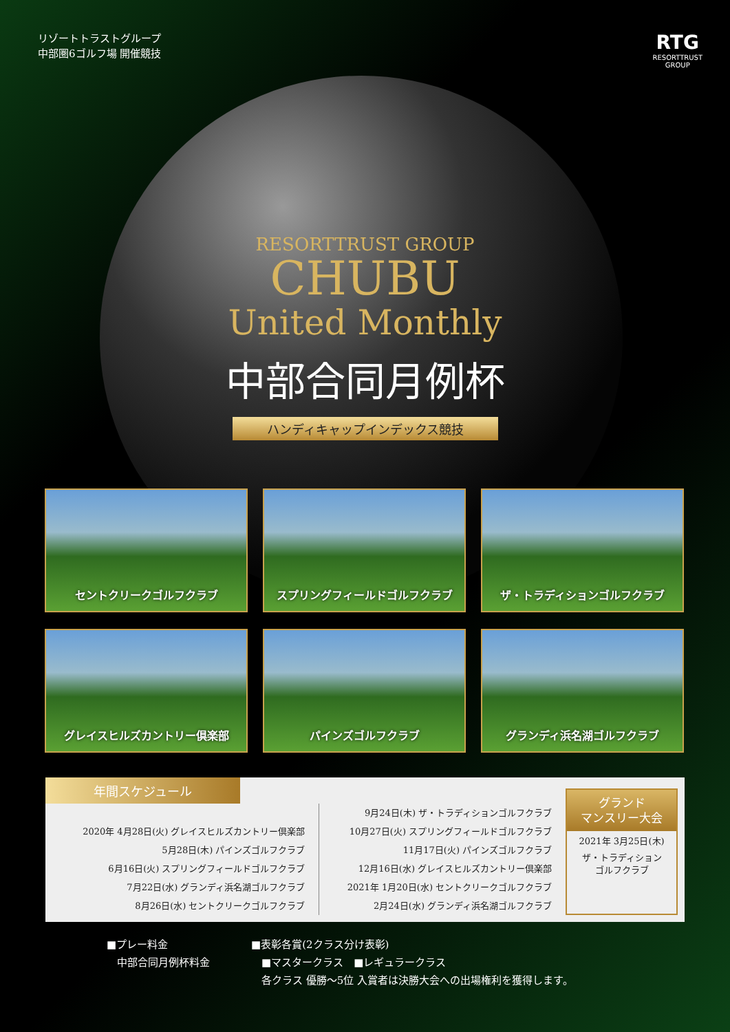リゾートトラストグループ
中部圏6ゴルフ場 開催競技
RTG
RESORTTRUST
GROUP
RESORTTRUST GROUP
CHUBU
United Monthly
中部合同月例杯
ハンディキャップインデックス競技
セントクリークゴルフクラブ
スプリングフィールドゴルフクラブ
ザ・トラディションゴルフクラブ
グレイスヒルズカントリー倶楽部
パインズゴルフクラブ
グランディ浜名湖ゴルフクラブ
年間スケジュール
2020年 4月28日(火) グレイスヒルズカントリー倶楽部
5月28日(木) パインズゴルフクラブ
6月16日(火) スプリングフィールドゴルフクラブ
7月22日(水) グランディ浜名湖ゴルフクラブ
8月26日(水) セントクリークゴルフクラブ
9月24日(木) ザ・トラディションゴルフクラブ
10月27日(火) スプリングフィールドゴルフクラブ
11月17日(火) パインズゴルフクラブ
12月16日(水) グレイスヒルズカントリー倶楽部
2021年 1月20日(水) セントクリークゴルフクラブ
2月24日(水) グランディ浜名湖ゴルフクラブ
グランド
マンスリー大会
2021年 3月25日(木)
ザ・トラディション
ゴルフクラブ
■プレー料金
　中部合同月例杯料金
■表彰各賞(2クラス分け表彰)
　■マスタークラス　■レギュラークラス
　各クラス 優勝～5位 入賞者は決勝大会への出場権利を獲得します。